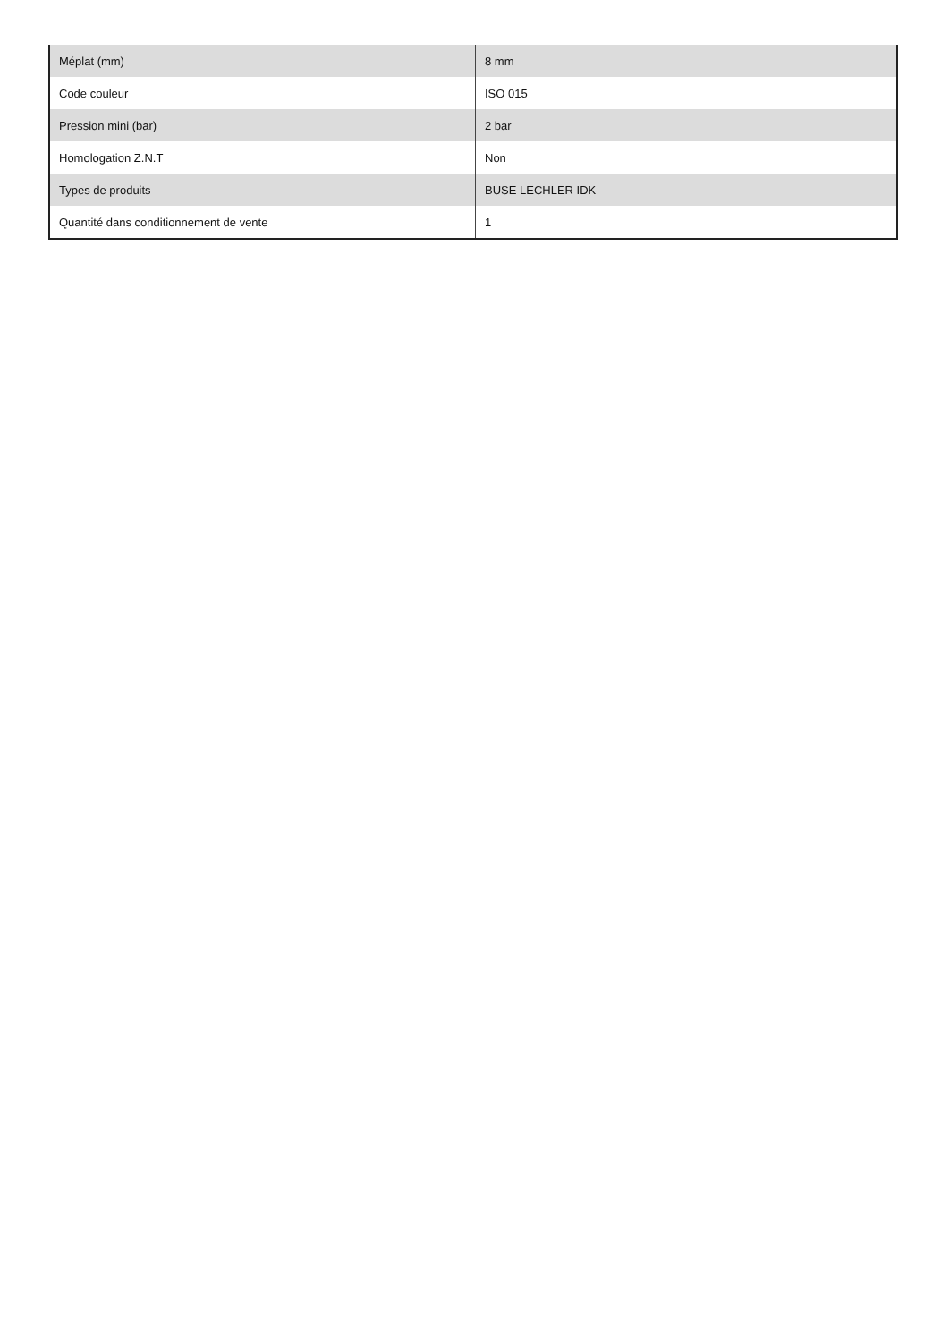| Méplat (mm) | 8 mm |
| Code couleur | ISO 015 |
| Pression mini (bar) | 2 bar |
| Homologation Z.N.T | Non |
| Types de produits | BUSE LECHLER IDK |
| Quantité dans conditionnement de vente | 1 |